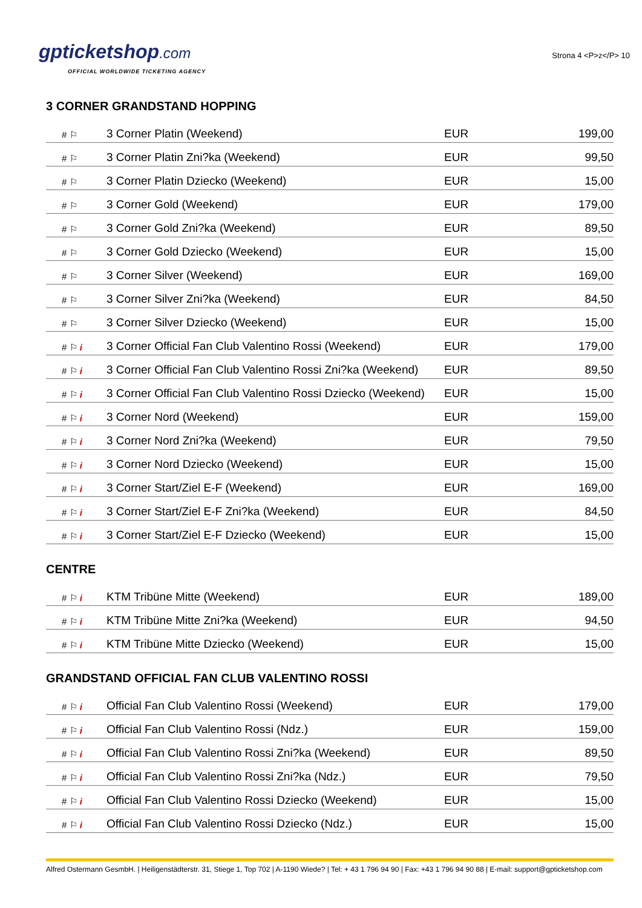gpticketshop.com
OFFICIAL WORLDWIDE TICKETING AGENCY
Strona 4 <P>z</P> 10
3 CORNER GRANDSTAND HOPPING
| # ⚐ | 3 Corner Platin (Weekend) | EUR | 199,00 |
| # ⚐ | 3 Corner Platin Zni?ka (Weekend) | EUR | 99,50 |
| # ⚐ | 3 Corner Platin Dziecko (Weekend) | EUR | 15,00 |
| # ⚐ | 3 Corner Gold (Weekend) | EUR | 179,00 |
| # ⚐ | 3 Corner Gold Zni?ka (Weekend) | EUR | 89,50 |
| # ⚐ | 3 Corner Gold Dziecko (Weekend) | EUR | 15,00 |
| # ⚐ | 3 Corner Silver (Weekend) | EUR | 169,00 |
| # ⚐ | 3 Corner Silver Zni?ka (Weekend) | EUR | 84,50 |
| # ⚐ | 3 Corner Silver Dziecko (Weekend) | EUR | 15,00 |
| # ⚐ i | 3 Corner Official Fan Club Valentino Rossi (Weekend) | EUR | 179,00 |
| # ⚐ i | 3 Corner Official Fan Club Valentino Rossi Zni?ka (Weekend) | EUR | 89,50 |
| # ⚐ i | 3 Corner Official Fan Club Valentino Rossi Dziecko (Weekend) | EUR | 15,00 |
| # ⚐ i | 3 Corner Nord (Weekend) | EUR | 159,00 |
| # ⚐ i | 3 Corner Nord Zni?ka (Weekend) | EUR | 79,50 |
| # ⚐ i | 3 Corner Nord Dziecko (Weekend) | EUR | 15,00 |
| # ⚐ i | 3 Corner Start/Ziel E-F (Weekend) | EUR | 169,00 |
| # ⚐ i | 3 Corner Start/Ziel E-F Zni?ka (Weekend) | EUR | 84,50 |
| # ⚐ i | 3 Corner Start/Ziel E-F Dziecko (Weekend) | EUR | 15,00 |
CENTRE
| # ⚐ i | KTM Tribüne Mitte (Weekend) | EUR | 189,00 |
| # ⚐ i | KTM Tribüne Mitte Zni?ka (Weekend) | EUR | 94,50 |
| # ⚐ i | KTM Tribüne Mitte Dziecko (Weekend) | EUR | 15,00 |
GRANDSTAND OFFICIAL FAN CLUB VALENTINO ROSSI
| # ⚐ i | Official Fan Club Valentino Rossi (Weekend) | EUR | 179,00 |
| # ⚐ i | Official Fan Club Valentino Rossi (Ndz.) | EUR | 159,00 |
| # ⚐ i | Official Fan Club Valentino Rossi Zni?ka (Weekend) | EUR | 89,50 |
| # ⚐ i | Official Fan Club Valentino Rossi Zni?ka (Ndz.) | EUR | 79,50 |
| # ⚐ i | Official Fan Club Valentino Rossi Dziecko (Weekend) | EUR | 15,00 |
| # ⚐ i | Official Fan Club Valentino Rossi Dziecko (Ndz.) | EUR | 15,00 |
Alfred Ostermann GesmbH. | Heiligenstädterstr. 31, Stiege 1, Top 702 | A-1190 Wiede? | Tel: + 43 1 796 94 90 | Fax: +43 1 796 94 90 88 | E-mail: support@gpticketshop.com